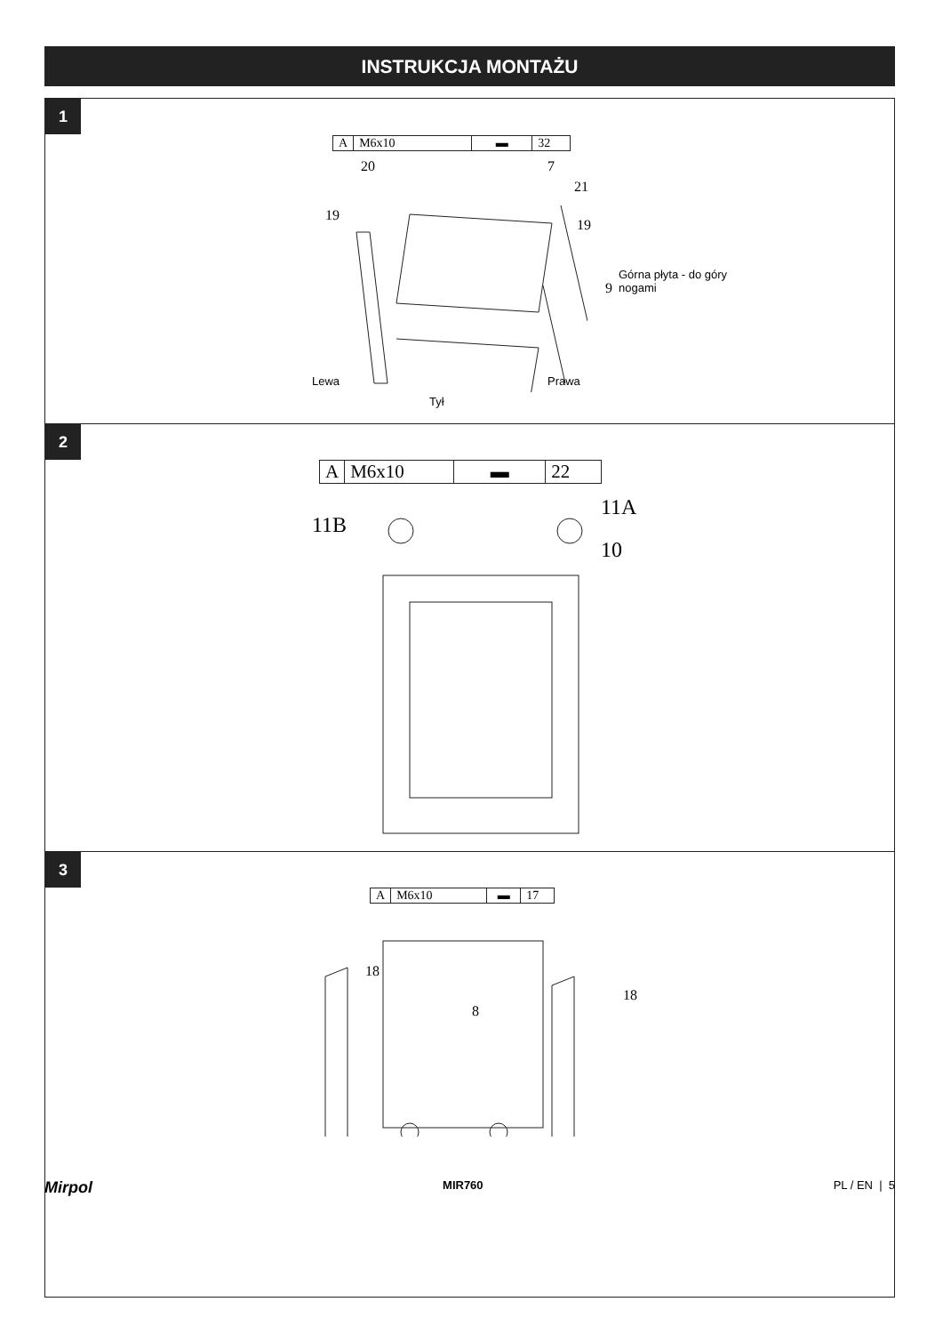INSTRUKCJA MONTAŻU
1
| A | M6x10 | ▬ | 32 |
20 7
21
19
19
Górna płyta - do góry
nogami 9
Lewa Prawa
Tył
2
| A | M6x10 | ▬ | 22 |
11B
11A
10
3
| A | M6x10 | ▬ | 17 |
18
18
8
Mirpol MIR760 PL / EN | 5